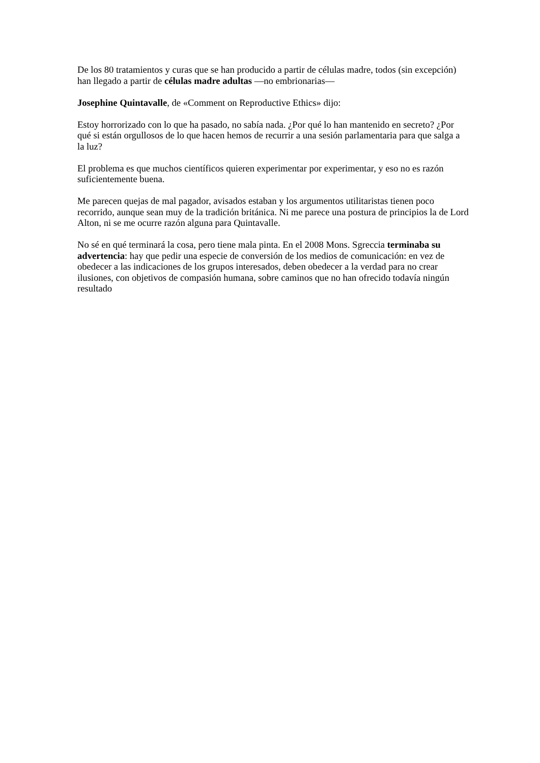De los 80 tratamientos y curas que se han producido a partir de células madre, todos (sin excepción) han llegado a partir de células madre adultas —no embrionarias—
Josephine Quintavalle, de «Comment on Reproductive Ethics» dijo:
Estoy horrorizado con lo que ha pasado, no sabía nada. ¿Por qué lo han mantenido en secreto? ¿Por qué si están orgullosos de lo que hacen hemos de recurrir a una sesión parlamentaria para que salga a la luz?
El problema es que muchos científicos quieren experimentar por experimentar, y eso no es razón suficientemente buena.
Me parecen quejas de mal pagador, avisados estaban y los argumentos utilitaristas tienen poco recorrido, aunque sean muy de la tradición británica. Ni me parece una postura de principios la de Lord Alton, ni se me ocurre razón alguna para Quintavalle.
No sé en qué terminará la cosa, pero tiene mala pinta. En el 2008 Mons. Sgreccia terminaba su advertencia: hay que pedir una especie de conversión de los medios de comunicación: en vez de obedecer a las indicaciones de los grupos interesados, deben obedecer a la verdad para no crear ilusiones, con objetivos de compasión humana, sobre caminos que no han ofrecido todavía ningún resultado